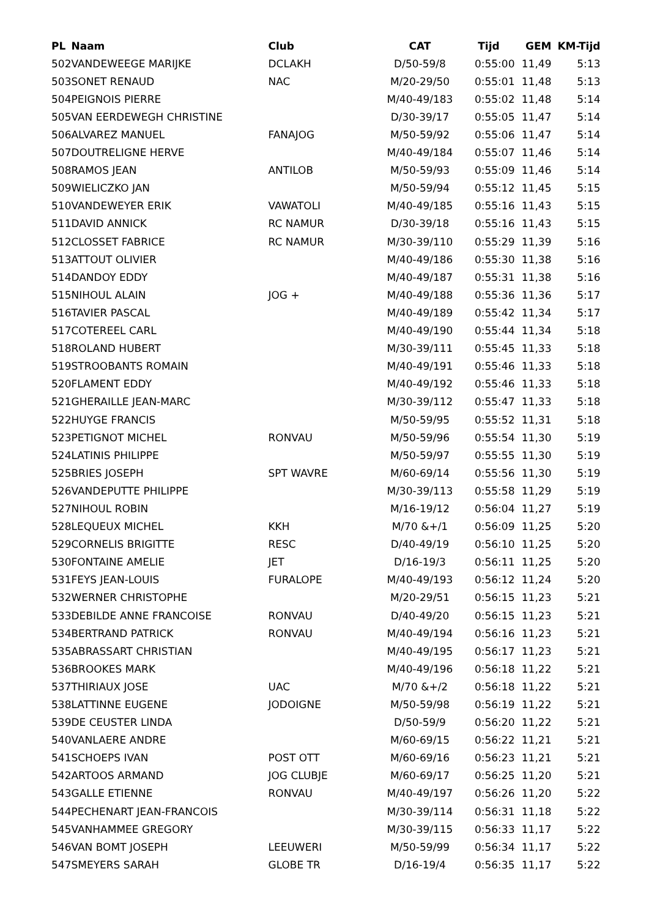| PL | Naam | Club | CAT | Tijd | GEM | KM-Tijd |
| --- | --- | --- | --- | --- | --- | --- |
| 502 | VANDEWEEGE MARIJKE | DCLAKH | D/50-59/8 | 0:55:00 | 11,49 | 5:13 |
| 503 | SONET RENAUD | NAC | M/20-29/50 | 0:55:01 | 11,48 | 5:13 |
| 504 | PEIGNOIS PIERRE | | M/40-49/183 | 0:55:02 | 11,48 | 5:14 |
| 505 | VAN EERDEWEGH CHRISTINE | | D/30-39/17 | 0:55:05 | 11,47 | 5:14 |
| 506 | ALVAREZ MANUEL | FANAJOG | M/50-59/92 | 0:55:06 | 11,47 | 5:14 |
| 507 | DOUTRELIGNE HERVE | | M/40-49/184 | 0:55:07 | 11,46 | 5:14 |
| 508 | RAMOS JEAN | ANTILOB | M/50-59/93 | 0:55:09 | 11,46 | 5:14 |
| 509 | WIELICZKO JAN | | M/50-59/94 | 0:55:12 | 11,45 | 5:15 |
| 510 | VANDEWEYER ERIK | VAWATOLI | M/40-49/185 | 0:55:16 | 11,43 | 5:15 |
| 511 | DAVID ANNICK | RC NAMUR | D/30-39/18 | 0:55:16 | 11,43 | 5:15 |
| 512 | CLOSSET FABRICE | RC NAMUR | M/30-39/110 | 0:55:29 | 11,39 | 5:16 |
| 513 | ATTOUT OLIVIER | | M/40-49/186 | 0:55:30 | 11,38 | 5:16 |
| 514 | DANDOY EDDY | | M/40-49/187 | 0:55:31 | 11,38 | 5:16 |
| 515 | NIHOUL ALAIN | JOG + | M/40-49/188 | 0:55:36 | 11,36 | 5:17 |
| 516 | TAVIER PASCAL | | M/40-49/189 | 0:55:42 | 11,34 | 5:17 |
| 517 | COTEREEL CARL | | M/40-49/190 | 0:55:44 | 11,34 | 5:18 |
| 518 | ROLAND HUBERT | | M/30-39/111 | 0:55:45 | 11,33 | 5:18 |
| 519 | STROOBANTS ROMAIN | | M/40-49/191 | 0:55:46 | 11,33 | 5:18 |
| 520 | FLAMENT EDDY | | M/40-49/192 | 0:55:46 | 11,33 | 5:18 |
| 521 | GHERAILLE JEAN-MARC | | M/30-39/112 | 0:55:47 | 11,33 | 5:18 |
| 522 | HUYGE FRANCIS | | M/50-59/95 | 0:55:52 | 11,31 | 5:18 |
| 523 | PETIGNOT MICHEL | RONVAU | M/50-59/96 | 0:55:54 | 11,30 | 5:19 |
| 524 | LATINIS PHILIPPE | | M/50-59/97 | 0:55:55 | 11,30 | 5:19 |
| 525 | BRIES JOSEPH | SPT WAVRE | M/60-69/14 | 0:55:56 | 11,30 | 5:19 |
| 526 | VANDEPUTTE PHILIPPE | | M/30-39/113 | 0:55:58 | 11,29 | 5:19 |
| 527 | NIHOUL ROBIN | | M/16-19/12 | 0:56:04 | 11,27 | 5:19 |
| 528 | LEQUEUX MICHEL | KKH | M/70 &+/1 | 0:56:09 | 11,25 | 5:20 |
| 529 | CORNELIS BRIGITTE | RESC | D/40-49/19 | 0:56:10 | 11,25 | 5:20 |
| 530 | FONTAINE AMELIE | JET | D/16-19/3 | 0:56:11 | 11,25 | 5:20 |
| 531 | FEYS JEAN-LOUIS | FURALOPE | M/40-49/193 | 0:56:12 | 11,24 | 5:20 |
| 532 | WERNER CHRISTOPHE | | M/20-29/51 | 0:56:15 | 11,23 | 5:21 |
| 533 | DEBILDE ANNE FRANCOISE | RONVAU | D/40-49/20 | 0:56:15 | 11,23 | 5:21 |
| 534 | BERTRAND PATRICK | RONVAU | M/40-49/194 | 0:56:16 | 11,23 | 5:21 |
| 535 | ABRASSART CHRISTIAN | | M/40-49/195 | 0:56:17 | 11,23 | 5:21 |
| 536 | BROOKES MARK | | M/40-49/196 | 0:56:18 | 11,22 | 5:21 |
| 537 | THIRIAUX JOSE | UAC | M/70 &+/2 | 0:56:18 | 11,22 | 5:21 |
| 538 | LATTINNE EUGENE | JODOIGNE | M/50-59/98 | 0:56:19 | 11,22 | 5:21 |
| 539 | DE CEUSTER LINDA | | D/50-59/9 | 0:56:20 | 11,22 | 5:21 |
| 540 | VANLAERE ANDRE | | M/60-69/15 | 0:56:22 | 11,21 | 5:21 |
| 541 | SCHOEPS IVAN | POST OTT | M/60-69/16 | 0:56:23 | 11,21 | 5:21 |
| 542 | ARTOOS ARMAND | JOG CLUBJE | M/60-69/17 | 0:56:25 | 11,20 | 5:21 |
| 543 | GALLE ETIENNE | RONVAU | M/40-49/197 | 0:56:26 | 11,20 | 5:22 |
| 544 | PECHENART JEAN-FRANCOIS | | M/30-39/114 | 0:56:31 | 11,18 | 5:22 |
| 545 | VANHAMMEE GREGORY | | M/30-39/115 | 0:56:33 | 11,17 | 5:22 |
| 546 | VAN BOMT JOSEPH | LEEUWERI | M/50-59/99 | 0:56:34 | 11,17 | 5:22 |
| 547 | SMEYERS SARAH | GLOBE TR | D/16-19/4 | 0:56:35 | 11,17 | 5:22 |